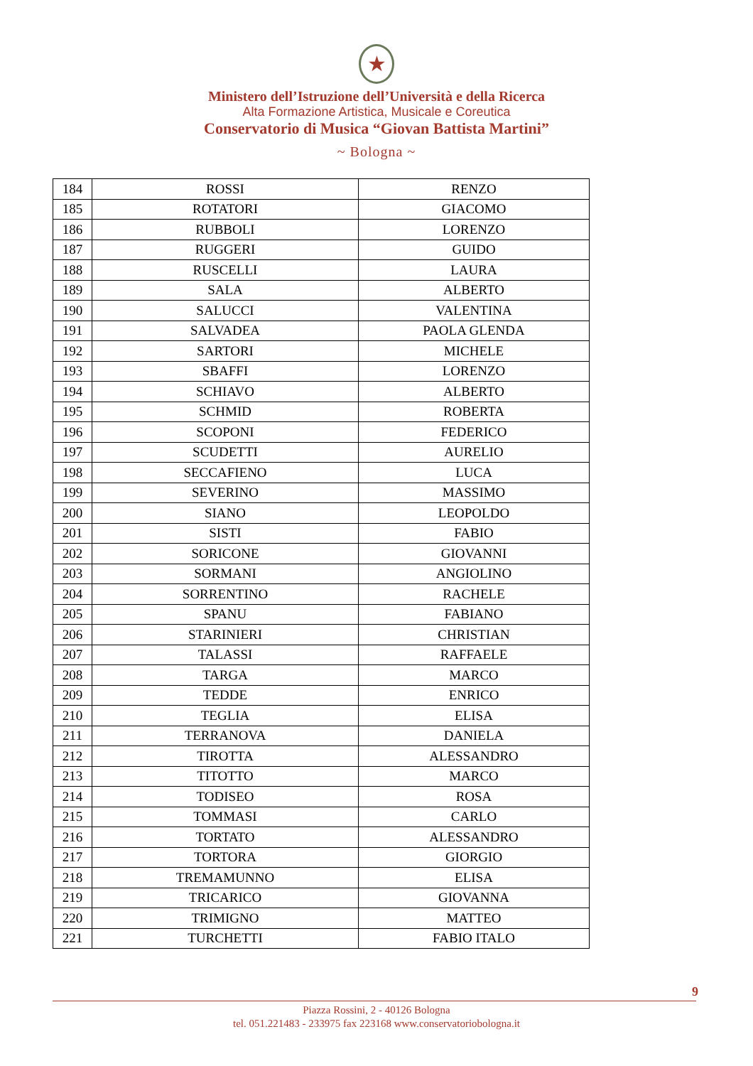★
Ministero dell’Istruzione dell’Università e della Ricerca
Alta Formazione Artistica, Musicale e Coreutica
Conservatorio di Musica “Giovan Battista Martini”
~ Bologna ~
| 184 | ROSSI | RENZO |
| 185 | ROTATORI | GIACOMO |
| 186 | RUBBOLI | LORENZO |
| 187 | RUGGERI | GUIDO |
| 188 | RUSCELLI | LAURA |
| 189 | SALA | ALBERTO |
| 190 | SALUCCI | VALENTINA |
| 191 | SALVADEA | PAOLA GLENDA |
| 192 | SARTORI | MICHELE |
| 193 | SBAFFI | LORENZO |
| 194 | SCHIAVO | ALBERTO |
| 195 | SCHMID | ROBERTA |
| 196 | SCOPONI | FEDERICO |
| 197 | SCUDETTI | AURELIO |
| 198 | SECCAFIENO | LUCA |
| 199 | SEVERINO | MASSIMO |
| 200 | SIANO | LEOPOLDO |
| 201 | SISTI | FABIO |
| 202 | SORICONE | GIOVANNI |
| 203 | SORMANI | ANGIOLINO |
| 204 | SORRENTINO | RACHELE |
| 205 | SPANU | FABIANO |
| 206 | STARINIERI | CHRISTIAN |
| 207 | TALASSI | RAFFAELE |
| 208 | TARGA | MARCO |
| 209 | TEDDE | ENRICO |
| 210 | TEGLIA | ELISA |
| 211 | TERRANOVA | DANIELA |
| 212 | TIROTTA | ALESSANDRO |
| 213 | TITOTTO | MARCO |
| 214 | TODISEO | ROSA |
| 215 | TOMMASI | CARLO |
| 216 | TORTATO | ALESSANDRO |
| 217 | TORTORA | GIORGIO |
| 218 | TREMAMUNNO | ELISA |
| 219 | TRICARICO | GIOVANNA |
| 220 | TRIMIGNO | MATTEO |
| 221 | TURCHETTI | FABIO ITALO |
9
Piazza Rossini, 2 - 40126 Bologna
tel. 051.221483 - 233975 fax 223168 www.conservatoriobologna.it